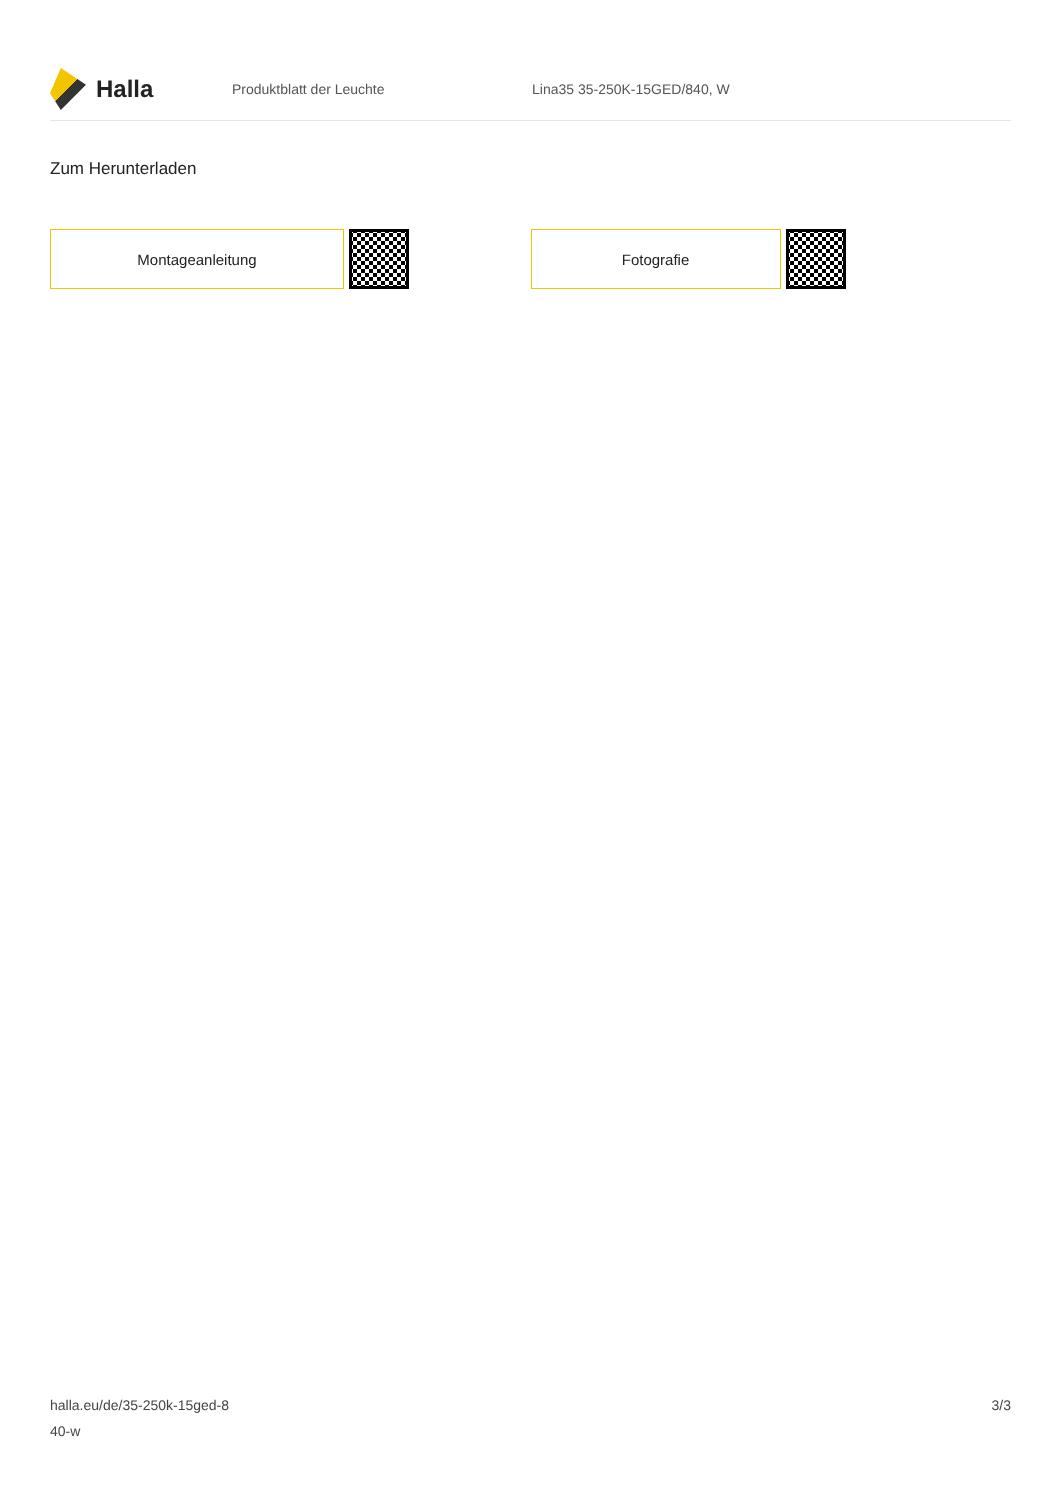Halla
Produktblatt der Leuchte Lina35 35-250K-15GED/840, W
Zum Herunterladen
Montageanleitung Fotografie
halla.eu/de/35-250k-15ged-8
40-w
3/3